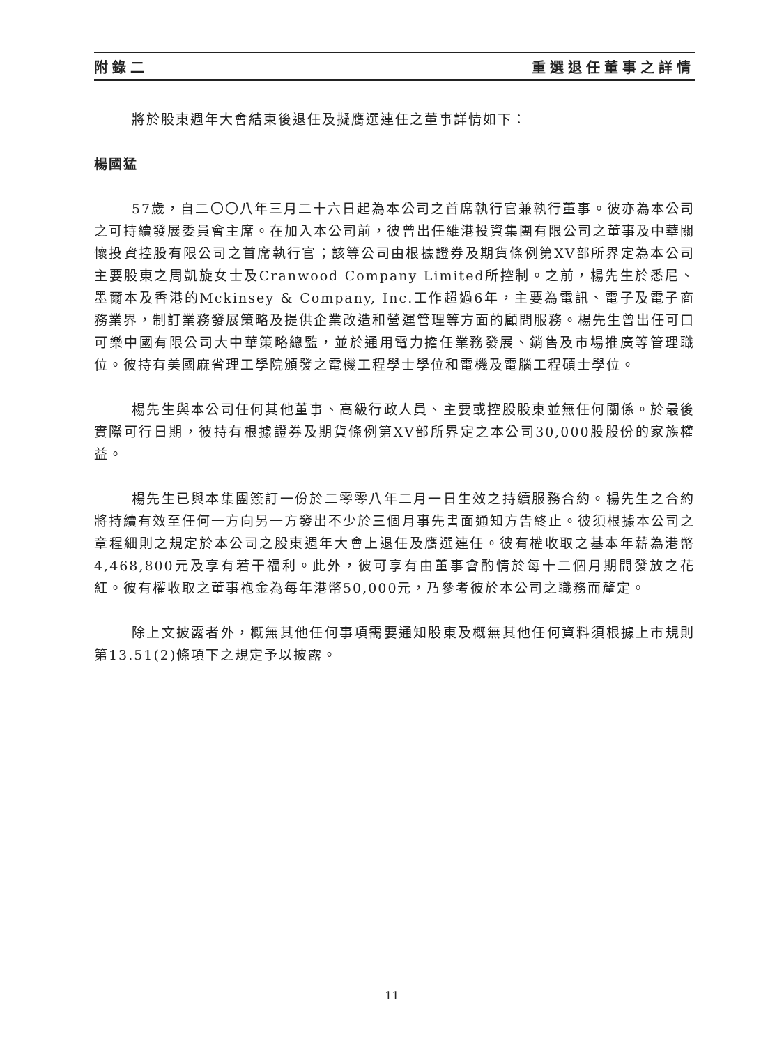附錄二 重選退任董事之詳情
將於股東週年大會結束後退任及擬膺選連任之董事詳情如下：
楊國猛
57歲，自二〇〇八年三月二十六日起為本公司之首席執行官兼執行董事。彼亦為本公司之可持續發展委員會主席。在加入本公司前，彼曾出任維港投資集團有限公司之董事及中華關懷投資控股有限公司之首席執行官；該等公司由根據證券及期貨條例第XV部所界定為本公司主要股東之周凱旋女士及Cranwood Company Limited所控制。之前，楊先生於悉尼、墨爾本及香港的Mckinsey & Company, Inc.工作超過6年，主要為電訊、電子及電子商務業界，制訂業務發展策略及提供企業改造和營運管理等方面的顧問服務。楊先生曾出任可口可樂中國有限公司大中華策略總監，並於通用電力擔任業務發展、銷售及市場推廣等管理職位。彼持有美國麻省理工學院頒發之電機工程學士學位和電機及電腦工程碩士學位。
楊先生與本公司任何其他董事、高級行政人員、主要或控股股東並無任何關係。於最後實際可行日期，彼持有根據證券及期貨條例第XV部所界定之本公司30,000股股份的家族權益。
楊先生已與本集團簽訂一份於二零零八年二月一日生效之持續服務合約。楊先生之合約將持續有效至任何一方向另一方發出不少於三個月事先書面通知方告終止。彼須根據本公司之章程細則之規定於本公司之股東週年大會上退任及膺選連任。彼有權收取之基本年薪為港幣4,468,800元及享有若干福利。此外，彼可享有由董事會酌情於每十二個月期間發放之花紅。彼有權收取之董事袍金為每年港幣50,000元，乃參考彼於本公司之職務而釐定。
除上文披露者外，概無其他任何事項需要通知股東及概無其他任何資料須根據上市規則第13.51(2)條項下之規定予以披露。
11